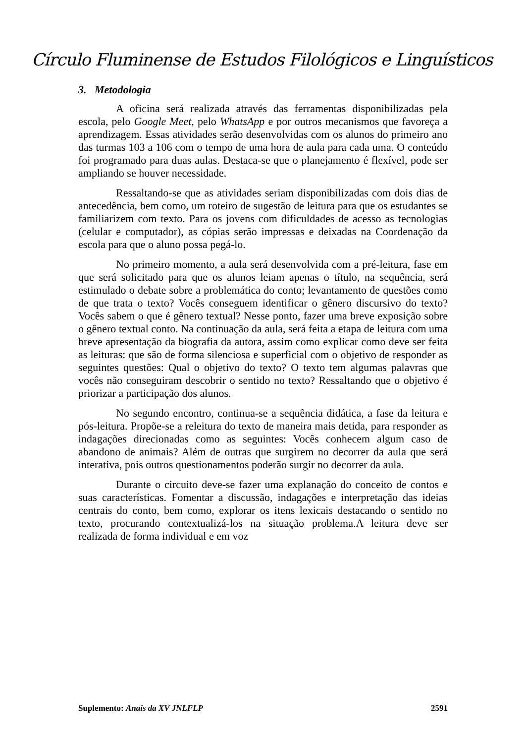Círculo Fluminense de Estudos Filológicos e Linguísticos
3. Metodologia
A oficina será realizada através das ferramentas disponibilizadas pela escola, pelo Google Meet, pelo WhatsApp e por outros mecanismos que favoreça a aprendizagem. Essas atividades serão desenvolvidas com os alunos do primeiro ano das turmas 103 a 106 com o tempo de uma hora de aula para cada uma. O conteúdo foi programado para duas aulas. Destaca-se que o planejamento é flexível, pode ser ampliando se houver necessidade.
Ressaltando-se que as atividades seriam disponibilizadas com dois dias de antecedência, bem como, um roteiro de sugestão de leitura para que os estudantes se familiarizem com texto. Para os jovens com dificuldades de acesso as tecnologias (celular e computador), as cópias serão impressas e deixadas na Coordenação da escola para que o aluno possa pegá-lo.
No primeiro momento, a aula será desenvolvida com a pré-leitura, fase em que será solicitado para que os alunos leiam apenas o título, na sequência, será estimulado o debate sobre a problemática do conto; levantamento de questões como de que trata o texto? Vocês conseguem identificar o gênero discursivo do texto? Vocês sabem o que é gênero textual? Nesse ponto, fazer uma breve exposição sobre o gênero textual conto. Na continuação da aula, será feita a etapa de leitura com uma breve apresentação da biografia da autora, assim como explicar como deve ser feita as leituras: que são de forma silenciosa e superficial com o objetivo de responder as seguintes questões: Qual o objetivo do texto? O texto tem algumas palavras que vocês não conseguiram descobrir o sentido no texto? Ressaltando que o objetivo é priorizar a participação dos alunos.
No segundo encontro, continua-se a sequência didática, a fase da leitura e pós-leitura. Propõe-se a releitura do texto de maneira mais detida, para responder as indagações direcionadas como as seguintes: Vocês conhecem algum caso de abandono de animais? Além de outras que surgirem no decorrer da aula que será interativa, pois outros questionamentos poderão surgir no decorrer da aula.
Durante o circuito deve-se fazer uma explanação do conceito de contos e suas características. Fomentar a discussão, indagações e interpretação das ideias centrais do conto, bem como, explorar os itens lexicais destacando o sentido no texto, procurando contextualizá-los na situação problema.A leitura deve ser realizada de forma individual e em voz
Suplemento: Anais da XV JNLFLP 2591